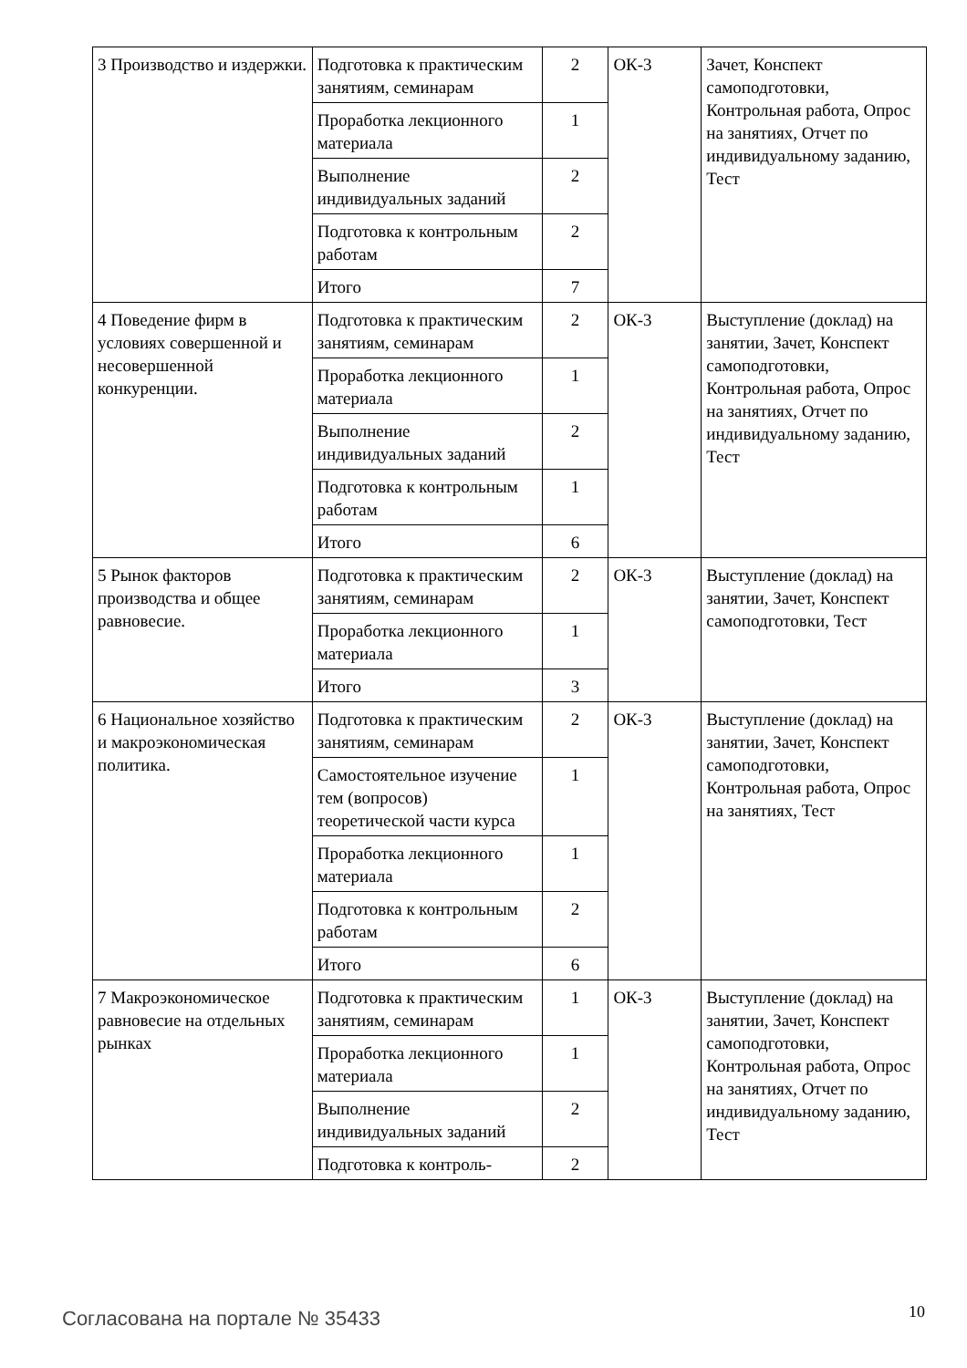| 3 Производство и издержки. | Подготовка к практическим занятиям, семинарам | 2 | ОК-3 | Зачет, Конспект самоподготовки, Контрольная работа, Опрос на занятиях, Отчет по индивидуальному заданию, Тест |
| | Проработка лекционного материала | 1 | | |
| | Выполнение индивидуальных заданий | 2 | | |
| | Подготовка к контрольным работам | 2 | | |
| | Итого | 7 | | |
| 4 Поведение фирм в условиях совершенной и несовершенной конкуренции. | Подготовка к практическим занятиям, семинарам | 2 | ОК-3 | Выступление (доклад) на занятии, Зачет, Конспект самоподготовки, Контрольная работа, Опрос на занятиях, Отчет по индивидуальному заданию, Тест |
| | Проработка лекционного материала | 1 | | |
| | Выполнение индивидуальных заданий | 2 | | |
| | Подготовка к контрольным работам | 1 | | |
| | Итого | 6 | | |
| 5 Рынок факторов производства и общее равновесие. | Подготовка к практическим занятиям, семинарам | 2 | ОК-3 | Выступление (доклад) на занятии, Зачет, Конспект самоподготовки, Тест |
| | Проработка лекционного материала | 1 | | |
| | Итого | 3 | | |
| 6 Национальное хозяйство и макроэкономическая политика. | Подготовка к практическим занятиям, семинарам | 2 | ОК-3 | Выступление (доклад) на занятии, Зачет, Конспект самоподготовки, Контрольная работа, Опрос на занятиях, Тест |
| | Самостоятельное изучение тем (вопросов) теоретической части курса | 1 | | |
| | Проработка лекционного материала | 1 | | |
| | Подготовка к контрольным работам | 2 | | |
| | Итого | 6 | | |
| 7 Макроэкономическое равновесие на отдельных рынках | Подготовка к практическим занятиям, семинарам | 1 | ОК-3 | Выступление (доклад) на занятии, Зачет, Конспект самоподготовки, Контрольная работа, Опрос на занятиях, Отчет по индивидуальному заданию, Тест |
| | Проработка лекционного материала | 1 | | |
| | Выполнение индивидуальных заданий | 2 | | |
| | Подготовка к контроль- | 2 | | |
Согласована на портале № 35433 10